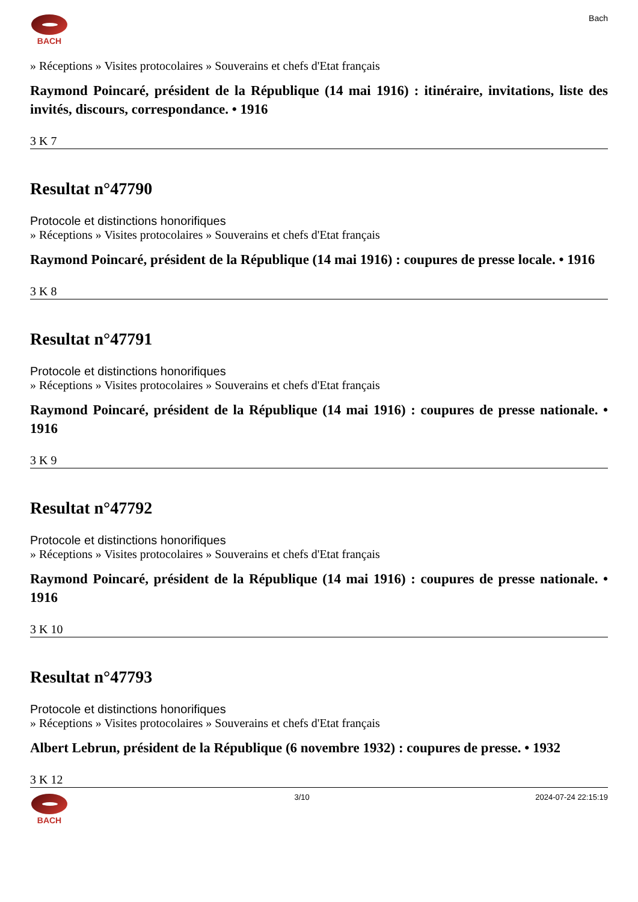BACH Bach
» Réceptions » Visites protocolaires » Souverains et chefs d'Etat français
Raymond Poincaré, président de la République (14 mai 1916) : itinéraire, invitations, liste des invités, discours, correspondance. • 1916
3 K 7
Resultat n°47790
Protocole et distinctions honorifiques
» Réceptions » Visites protocolaires » Souverains et chefs d'Etat français
Raymond Poincaré, président de la République (14 mai 1916) : coupures de presse locale. • 1916
3 K 8
Resultat n°47791
Protocole et distinctions honorifiques
» Réceptions » Visites protocolaires » Souverains et chefs d'Etat français
Raymond Poincaré, président de la République (14 mai 1916) : coupures de presse nationale. • 1916
3 K 9
Resultat n°47792
Protocole et distinctions honorifiques
» Réceptions » Visites protocolaires » Souverains et chefs d'Etat français
Raymond Poincaré, président de la République (14 mai 1916) : coupures de presse nationale. • 1916
3 K 10
Resultat n°47793
Protocole et distinctions honorifiques
» Réceptions » Visites protocolaires » Souverains et chefs d'Etat français
Albert Lebrun, président de la République (6 novembre 1932) : coupures de presse. • 1932
3 K 12
BACH 3/10 2024-07-24 22:15:19